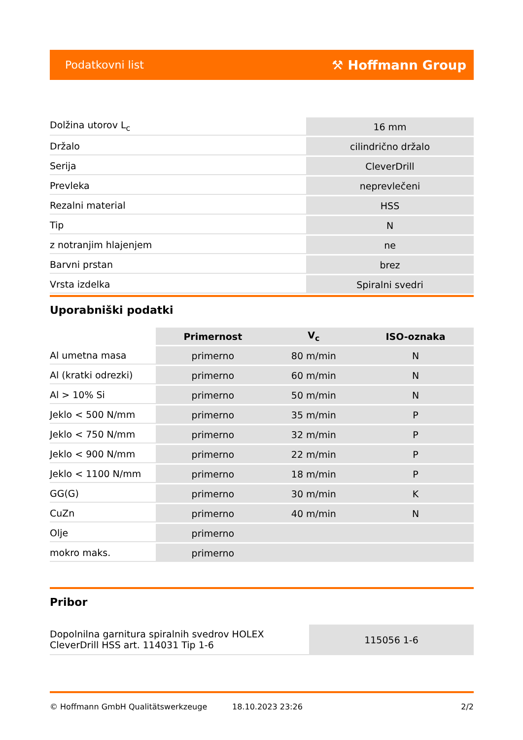Podatkovni list ⚒ Hoffmann Group
| Dolžina utorov L<sub>c</sub> | 16 mm |
| Držalo | cilindrično držalo |
| Serija | CleverDrill |
| Prevleka | neprevlečeni |
| Rezalni material | HSS |
| Tip | N |
| z notranjim hlajenjem | ne |
| Barvni prstan | brez |
| Vrsta izdelka | Spiralni svedri |
Uporabniški podatki
| | Primernost | V<sub>c</sub> | ISO-oznaka |
| --- | --- | --- | --- |
| Al umetna masa | primerno | 80 m/min | N |
| Al (kratki odrezki) | primerno | 60 m/min | N |
| Al > 10% Si | primerno | 50 m/min | N |
| Jeklo < 500 N/mm | primerno | 35 m/min | P |
| Jeklo < 750 N/mm | primerno | 32 m/min | P |
| Jeklo < 900 N/mm | primerno | 22 m/min | P |
| Jeklo < 1100 N/mm | primerno | 18 m/min | P |
| GG(G) | primerno | 30 m/min | K |
| CuZn | primerno | 40 m/min | N |
| Olje | primerno | | |
| mokro maks. | primerno | | |
Pribor
| Dopolnilna garnitura spiralnih svedrov HOLEX CleverDrill HSS art. 114031 Tip 1-6 | 115056 1-6 |
© Hoffmann GmbH Qualitätswerkzeuge 18.10.2023 23:26 2/2